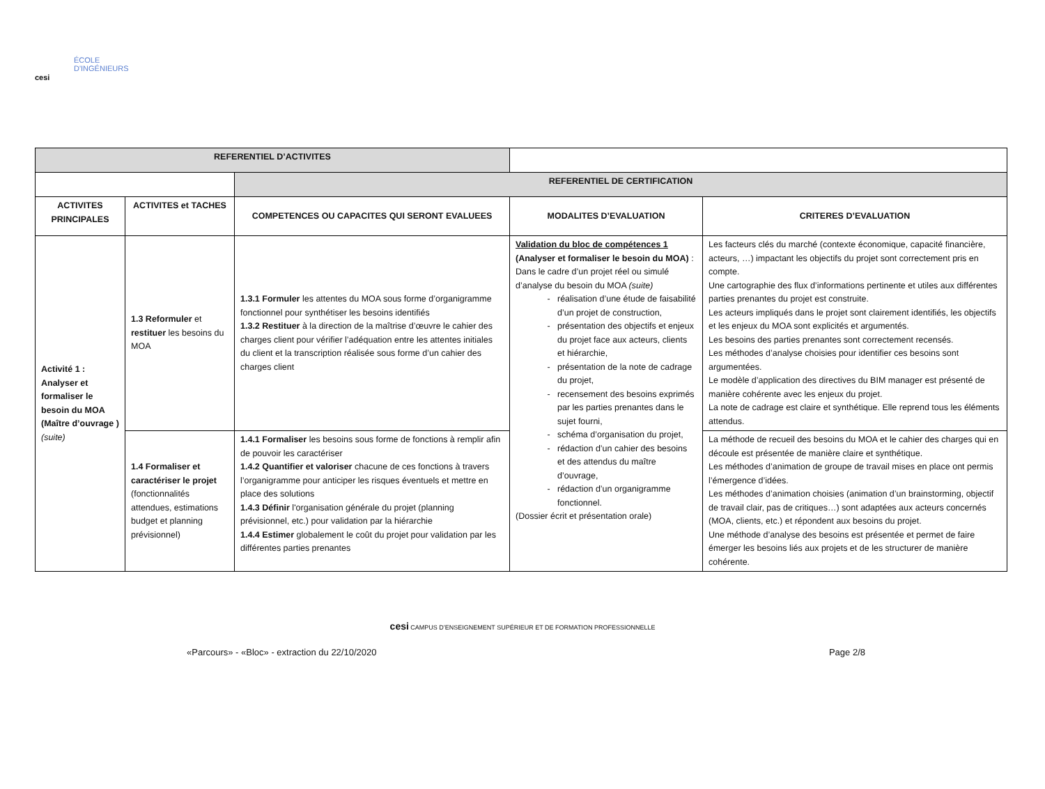ÉCOLE
D'INGÉNIEURS
cesi
| REFERENTIEL D’ACTIVITES | | | | |
| | | REFERENTIEL DE CERTIFICATION | | |
| ACTIVITES PRINCIPALES | ACTIVITES et TACHES | COMPETENCES OU CAPACITES QUI SERONT EVALUEES | MODALITES D’EVALUATION | CRITERES D’EVALUATION |
| Activité 1 : Analyser et formaliser le besoin du MOA (Maître d’ouvrage ) (suite) | 1.3 Reformuler et restituer les besoins du MOA | 1.3.1 Formuler les attentes du MOA sous forme d’organigramme fonctionnel pour synthétiser les besoins identifiés 1.3.2 Restituer à la direction de la maîtrise d’œuvre le cahier des charges client pour vérifier l’adéquation entre les attentes initiales du client et la transcription réalisée sous forme d’un cahier des charges client | Validation du bloc de compétences 1 (Analyser et formaliser le besoin du MOA) : Dans le cadre d’un projet réel ou simulé d’analyse du besoin du MOA (suite) réalisation d’une étude de faisabilité d’un projet de construction, présentation des objectifs et enjeux du projet face aux acteurs, clients et hiérarchie, présentation de la note de cadrage du projet, recensement des besoins exprimés par les parties prenantes dans le sujet fourni, schéma d’organisation du projet, rédaction d’un cahier des besoins et des attendus du maître d’ouvrage, rédaction d’un organigramme fonctionnel. (Dossier écrit et présentation orale) | Les facteurs clés du marché (contexte économique, capacité financière, acteurs, …) impactant les objectifs du projet sont correctement pris en compte. Une cartographie des flux d’informations pertinente et utiles aux différentes parties prenantes du projet est construite. Les acteurs impliqués dans le projet sont clairement identifiés, les objectifs et les enjeux du MOA sont explicités et argumentés. Les besoins des parties prenantes sont correctement recensés. Les méthodes d’analyse choisies pour identifier ces besoins sont argumentées. Le modèle d’application des directives du BIM manager est présenté de manière cohérente avec les enjeux du projet. La note de cadrage est claire et synthétique. Elle reprend tous les éléments attendus. |
| | 1.4 Formaliser et caractériser le projet (fonctionnalités attendues, estimations budget et planning prévisionnel) | 1.4.1 Formaliser les besoins sous forme de fonctions à remplir afin de pouvoir les caractériser 1.4.2 Quantifier et valoriser chacune de ces fonctions à travers l’organigramme pour anticiper les risques éventuels et mettre en place des solutions 1.4.3 Définir l'organisation générale du projet (planning prévisionnel, etc.) pour validation par la hiérarchie 1.4.4 Estimer globalement le coût du projet pour validation par les différentes parties prenantes | | La méthode de recueil des besoins du MOA et le cahier des charges qui en découle est présentée de manière claire et synthétique. Les méthodes d’animation de groupe de travail mises en place ont permis l’émergence d’idées. Les méthodes d’animation choisies (animation d’un brainstorming, objectif de travail clair, pas de critiques…) sont adaptées aux acteurs concernés (MOA, clients, etc.) et répondent aux besoins du projet. Une méthode d’analyse des besoins est présentée et permet de faire émerger les besoins liés aux projets et de les structurer de manière cohérente. |
cesi CAMPUS D’ENSEIGNEMENT SUPÉRIEUR ET DE FORMATION PROFESSIONNELLE
«Parcours» - «Bloc» - extraction du 22/10/2020 Page 2/8